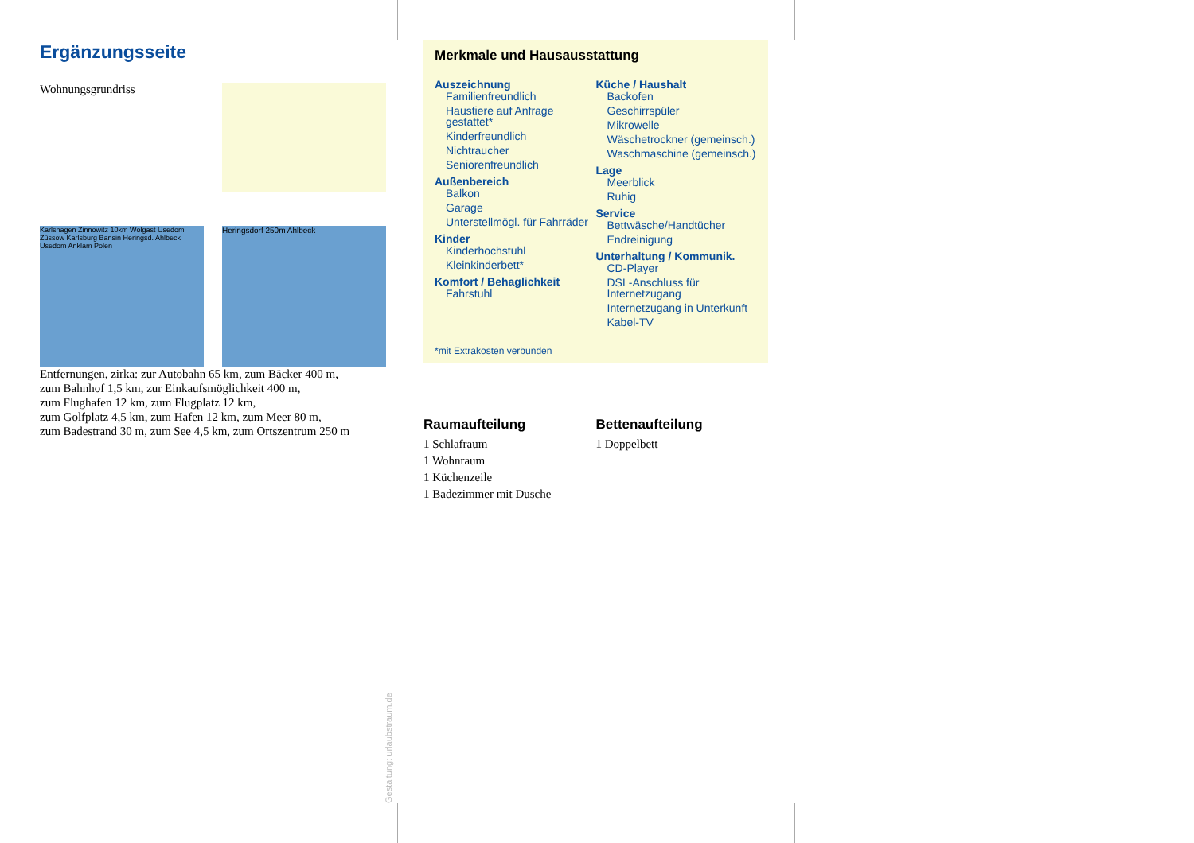Ergänzungsseite
Wohnungsgrundriss
Karlshagen Zinnowitz 10km Wolgast Usedom Züssow Karlsburg Bansin Heringsd. Ahlbeck Usedom Anklam Polen
Heringsdorf 250m Ahlbeck
Entfernungen, zirka: zur Autobahn 65 km, zum Bäcker 400 m,
zum Bahnhof 1,5 km, zur Einkaufsmöglichkeit 400 m,
zum Flughafen 12 km, zum Flugplatz 12 km,
zum Golfplatz 4,5 km, zum Hafen 12 km, zum Meer 80 m,
zum Badestrand 30 m, zum See 4,5 km, zum Ortszentrum 250 m
Merkmale und Hausausstattung
Auszeichnung
Familienfreundlich
Haustiere auf Anfrage gestattet*
Kinderfreundlich
Nichtraucher
Seniorenfreundlich
Außenbereich
Balkon
Garage
Unterstellmögl. für Fahrräder
Kinder
Kinderhochstuhl
Kleinkinderbett*
Komfort / Behaglichkeit
Fahrstuhl
Küche / Haushalt
Backofen
Geschirrspüler
Mikrowelle
Wäschetrockner (gemeinsch.)
Waschmaschine (gemeinsch.)
Lage
Meerblick
Ruhig
Service
Bettwäsche/Handtücher
Endreinigung
Unterhaltung / Kommunik.
CD-Player
DSL-Anschluss für Internetzugang
Internetzugang in Unterkunft
Kabel-TV
*mit Extrakosten verbunden
Raumaufteilung
1 Schlafraum
1 Wohnraum
1 Küchenzeile
1 Badezimmer mit Dusche
Bettenaufteilung
1 Doppelbett
Gestaltung: urlaubstraum.de